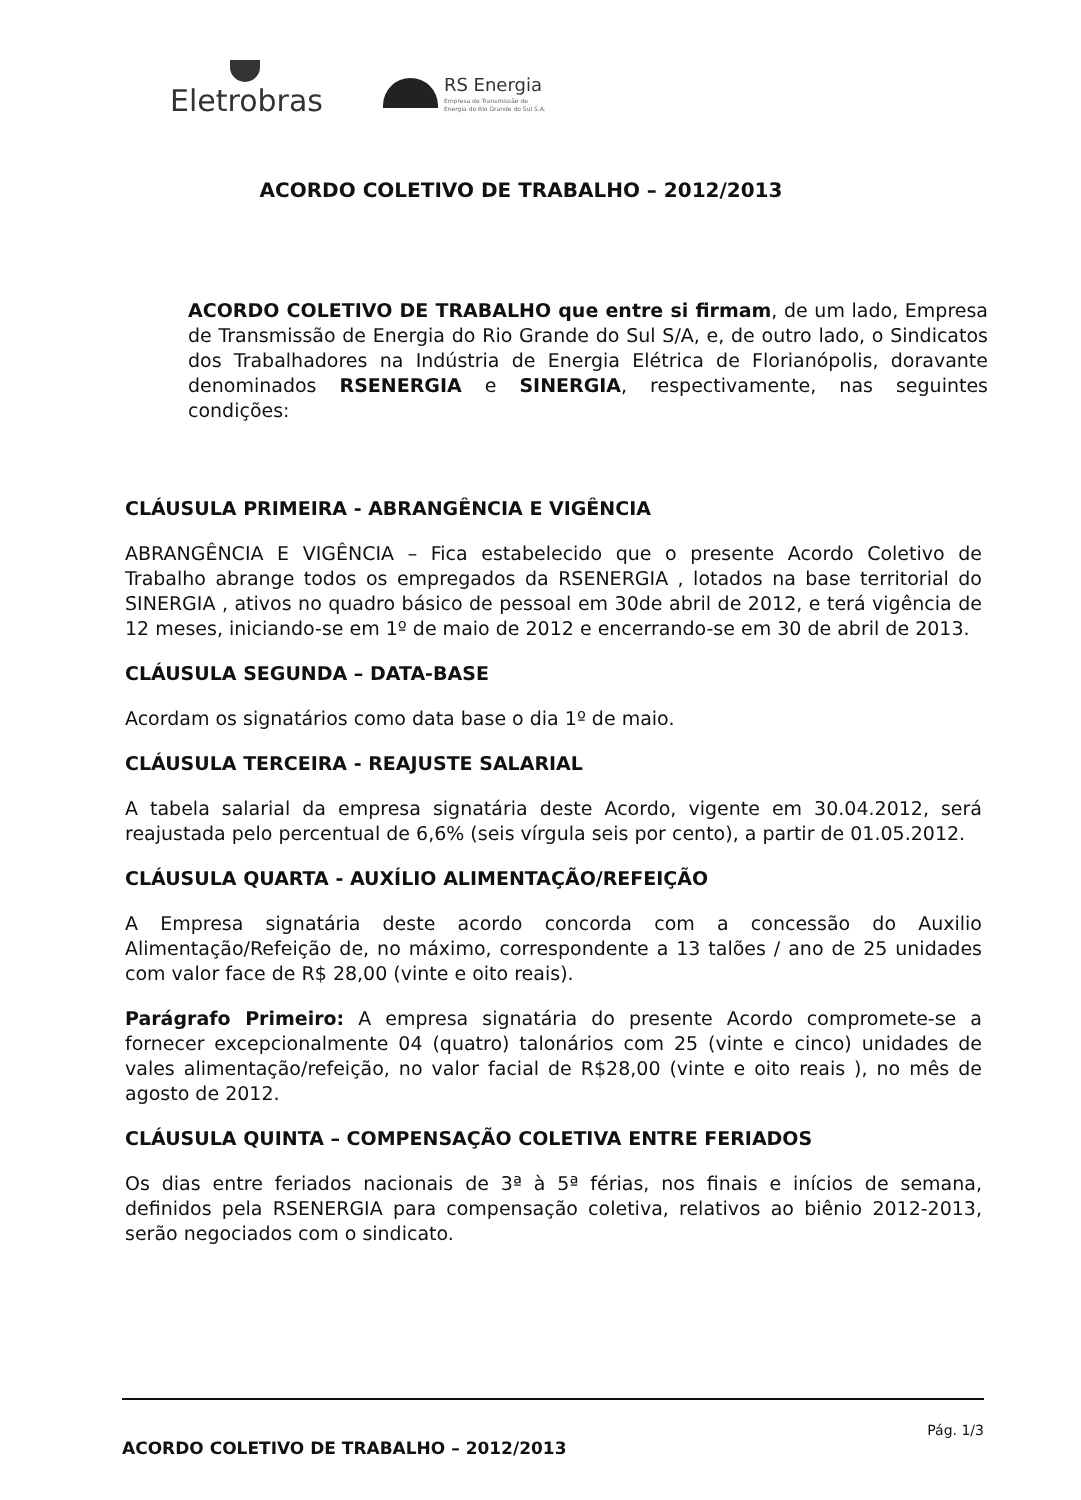Eletrobras
RS Energia
Empresa de Transmissão de
Energia do Rio Grande do Sul S.A.
ACORDO COLETIVO DE TRABALHO – 2012/2013
ACORDO COLETIVO DE TRABALHO que entre si firmam, de um lado, Empresa de Transmissão de Energia do Rio Grande do Sul S/A, e, de outro lado, o Sindicatos dos Trabalhadores na Indústria de Energia Elétrica de Florianópolis, doravante denominados RSENERGIA e SINERGIA, respectivamente, nas seguintes condições:
CLÁUSULA PRIMEIRA - ABRANGÊNCIA E VIGÊNCIA
ABRANGÊNCIA E VIGÊNCIA – Fica estabelecido que o presente Acordo Coletivo de Trabalho abrange todos os empregados da RSENERGIA , lotados na base territorial do SINERGIA , ativos no quadro básico de pessoal em 30de abril de 2012, e terá vigência de 12 meses, iniciando-se em 1º de maio de 2012 e encerrando-se em 30 de abril de 2013.
CLÁUSULA SEGUNDA – DATA-BASE
Acordam os signatários como data base o dia 1º de maio.
CLÁUSULA TERCEIRA - REAJUSTE SALARIAL
A tabela salarial da empresa signatária deste Acordo, vigente em 30.04.2012, será reajustada pelo percentual de 6,6% (seis vírgula seis por cento), a partir de 01.05.2012.
CLÁUSULA QUARTA - AUXÍLIO ALIMENTAÇÃO/REFEIÇÃO
A Empresa signatária deste acordo concorda com a concessão do Auxilio Alimentação/Refeição de, no máximo, correspondente a 13 talões / ano de 25 unidades com valor face de R$ 28,00 (vinte e oito reais).
Parágrafo Primeiro: A empresa signatária do presente Acordo compromete-se a fornecer excepcionalmente 04 (quatro) talonários com 25 (vinte e cinco) unidades de vales alimentação/refeição, no valor facial de R$28,00 (vinte e oito reais ), no mês de agosto de 2012.
CLÁUSULA QUINTA – COMPENSAÇÃO COLETIVA ENTRE FERIADOS
Os dias entre feriados nacionais de 3ª à 5ª férias, nos finais e inícios de semana, definidos pela RSENERGIA para compensação coletiva, relativos ao biênio 2012-2013, serão negociados com o sindicato.
ACORDO COLETIVO DE TRABALHO – 2012/2013 Pág. 1/3